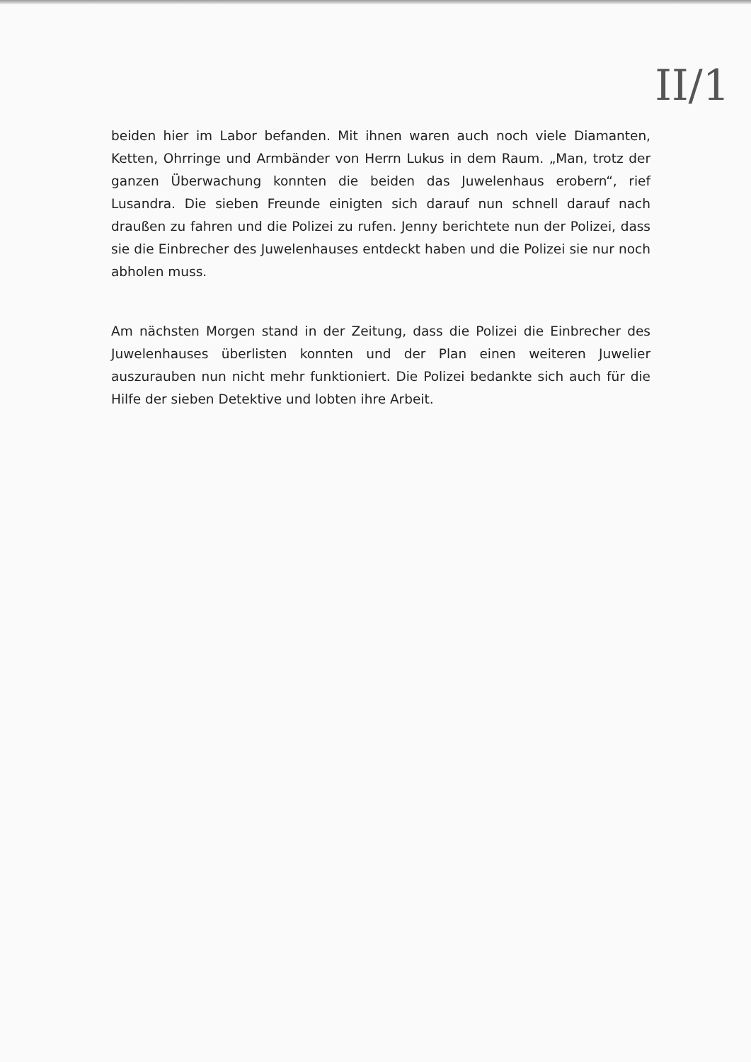II/1
beiden hier im Labor befanden. Mit ihnen waren auch noch viele Diamanten, Ketten, Ohrringe und Armbänder von Herrn Lukus in dem Raum. „Man, trotz der ganzen Überwachung konnten die beiden das Juwelenhaus erobern“, rief Lusandra. Die sieben Freunde einigten sich darauf nun schnell darauf nach draußen zu fahren und die Polizei zu rufen. Jenny berichtete nun der Polizei, dass sie die Einbrecher des Juwelenhauses entdeckt haben und die Polizei sie nur noch abholen muss.
Am nächsten Morgen stand in der Zeitung, dass die Polizei die Einbrecher des Juwelenhauses überlisten konnten und der Plan einen weiteren Juwelier auszurauben nun nicht mehr funktioniert. Die Polizei bedankte sich auch für die Hilfe der sieben Detektive und lobten ihre Arbeit.